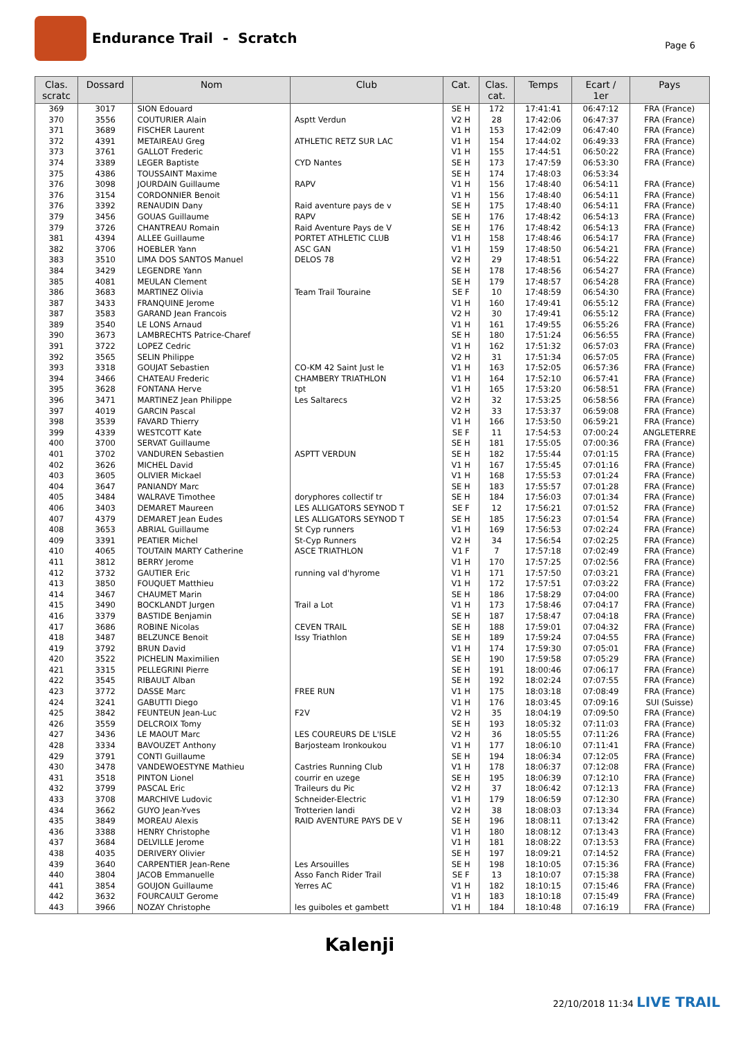Endurance Trail - Scratch
Page 6
| Clas. scratc | Dossard | Nom | Club | Cat. | Clas. cat. | Temps | Ecart / 1er | Pays |
| --- | --- | --- | --- | --- | --- | --- | --- | --- |
| 369 | 3017 | SION Edouard | | SE H | 172 | 17:41:41 | 06:47:12 | FRA (France) |
| 370 | 3556 | COUTURIER Alain | Asptt Verdun | V2 H | 28 | 17:42:06 | 06:47:37 | FRA (France) |
| 371 | 3689 | FISCHER Laurent | | V1 H | 153 | 17:42:09 | 06:47:40 | FRA (France) |
| 372 | 4391 | METAIREAU Greg | ATHLETIC RETZ SUR LAC | V1 H | 154 | 17:44:02 | 06:49:33 | FRA (France) |
| 373 | 3761 | GALLOT Frederic | | V1 H | 155 | 17:44:51 | 06:50:22 | FRA (France) |
| 374 | 3389 | LEGER Baptiste | CYD Nantes | SE H | 173 | 17:47:59 | 06:53:30 | FRA (France) |
| 375 | 4386 | TOUSSAINT Maxime | | SE H | 174 | 17:48:03 | 06:53:34 | |
| 376 | 3098 | JOURDAIN Guillaume | RAPV | V1 H | 156 | 17:48:40 | 06:54:11 | FRA (France) |
| 376 | 3154 | CORDONNIER Benoit | | V1 H | 156 | 17:48:40 | 06:54:11 | FRA (France) |
| 376 | 3392 | RENAUDIN Dany | Raid aventure pays de v | SE H | 175 | 17:48:40 | 06:54:11 | FRA (France) |
| 379 | 3456 | GOUAS Guillaume | RAPV | SE H | 176 | 17:48:42 | 06:54:13 | FRA (France) |
| 379 | 3726 | CHANTREAU Romain | Raid Aventure Pays de V | SE H | 176 | 17:48:42 | 06:54:13 | FRA (France) |
| 381 | 4394 | ALLEE Guillaume | PORTET ATHLETIC CLUB | V1 H | 158 | 17:48:46 | 06:54:17 | FRA (France) |
| 382 | 3706 | HOEBLER Yann | ASC GAN | V1 H | 159 | 17:48:50 | 06:54:21 | FRA (France) |
| 383 | 3510 | LIMA DOS SANTOS Manuel | DELOS 78 | V2 H | 29 | 17:48:51 | 06:54:22 | FRA (France) |
| 384 | 3429 | LEGENDRE Yann | | SE H | 178 | 17:48:56 | 06:54:27 | FRA (France) |
| 385 | 4081 | MEULAN Clement | | SE H | 179 | 17:48:57 | 06:54:28 | FRA (France) |
| 386 | 3683 | MARTINEZ Olivia | Team Trail Touraine | SE F | 10 | 17:48:59 | 06:54:30 | FRA (France) |
| 387 | 3433 | FRANQUINE Jerome | | V1 H | 160 | 17:49:41 | 06:55:12 | FRA (France) |
| 387 | 3583 | GARAND Jean Francois | | V2 H | 30 | 17:49:41 | 06:55:12 | FRA (France) |
| 389 | 3540 | LE LONS Arnaud | | V1 H | 161 | 17:49:55 | 06:55:26 | FRA (France) |
| 390 | 3673 | LAMBRECHTS Patrice-Charef | | SE H | 180 | 17:51:24 | 06:56:55 | FRA (France) |
| 391 | 3722 | LOPEZ Cedric | | V1 H | 162 | 17:51:32 | 06:57:03 | FRA (France) |
| 392 | 3565 | SELIN Philippe | | V2 H | 31 | 17:51:34 | 06:57:05 | FRA (France) |
| 393 | 3318 | GOUJAT Sebastien | CO-KM 42 Saint Just le | V1 H | 163 | 17:52:05 | 06:57:36 | FRA (France) |
| 394 | 3466 | CHATEAU Frederic | CHAMBERY TRIATHLON | V1 H | 164 | 17:52:10 | 06:57:41 | FRA (France) |
| 395 | 3628 | FONTANA Herve | tpt | V1 H | 165 | 17:53:20 | 06:58:51 | FRA (France) |
| 396 | 3471 | MARTINEZ Jean Philippe | Les Saltarecs | V2 H | 32 | 17:53:25 | 06:58:56 | FRA (France) |
| 397 | 4019 | GARCIN Pascal | | V2 H | 33 | 17:53:37 | 06:59:08 | FRA (France) |
| 398 | 3539 | FAVARD Thierry | | V1 H | 166 | 17:53:50 | 06:59:21 | FRA (France) |
| 399 | 4339 | WESTCOTT Kate | | SE F | 11 | 17:54:53 | 07:00:24 | ANGLETERRE |
| 400 | 3700 | SERVAT Guillaume | | SE H | 181 | 17:55:05 | 07:00:36 | FRA (France) |
| 401 | 3702 | VANDUREN Sebastien | ASPTT VERDUN | SE H | 182 | 17:55:44 | 07:01:15 | FRA (France) |
| 402 | 3626 | MICHEL David | | V1 H | 167 | 17:55:45 | 07:01:16 | FRA (France) |
| 403 | 3605 | OLIVIER Mickael | | V1 H | 168 | 17:55:53 | 07:01:24 | FRA (France) |
| 404 | 3647 | PANIANDY Marc | | SE H | 183 | 17:55:57 | 07:01:28 | FRA (France) |
| 405 | 3484 | WALRAVE Timothee | doryphores collectif tr | SE H | 184 | 17:56:03 | 07:01:34 | FRA (France) |
| 406 | 3403 | DEMARET Maureen | LES ALLIGATORS SEYNOD T | SE F | 12 | 17:56:21 | 07:01:52 | FRA (France) |
| 407 | 4379 | DEMARET Jean Eudes | LES ALLIGATORS SEYNOD T | SE H | 185 | 17:56:23 | 07:01:54 | FRA (France) |
| 408 | 3653 | ABRIAL Guillaume | St Cyp runners | V1 H | 169 | 17:56:53 | 07:02:24 | FRA (France) |
| 409 | 3391 | PEATIER Michel | St-Cyp Runners | V2 H | 34 | 17:56:54 | 07:02:25 | FRA (France) |
| 410 | 4065 | TOUTAIN MARTY Catherine | ASCE TRIATHLON | V1 F | 7 | 17:57:18 | 07:02:49 | FRA (France) |
| 411 | 3812 | BERRY Jerome | | V1 H | 170 | 17:57:25 | 07:02:56 | FRA (France) |
| 412 | 3732 | GAUTIER Eric | running val d'hyrome | V1 H | 171 | 17:57:50 | 07:03:21 | FRA (France) |
| 413 | 3850 | FOUQUET Matthieu | | V1 H | 172 | 17:57:51 | 07:03:22 | FRA (France) |
| 414 | 3467 | CHAUMET Marin | | SE H | 186 | 17:58:29 | 07:04:00 | FRA (France) |
| 415 | 3490 | BOCKLANDT Jurgen | Trail a Lot | V1 H | 173 | 17:58:46 | 07:04:17 | FRA (France) |
| 416 | 3379 | BASTIDE Benjamin | | SE H | 187 | 17:58:47 | 07:04:18 | FRA (France) |
| 417 | 3686 | ROBINE Nicolas | CEVEN TRAIL | SE H | 188 | 17:59:01 | 07:04:32 | FRA (France) |
| 418 | 3487 | BELZUNCE Benoit | Issy Triathlon | SE H | 189 | 17:59:24 | 07:04:55 | FRA (France) |
| 419 | 3792 | BRUN David | | V1 H | 174 | 17:59:30 | 07:05:01 | FRA (France) |
| 420 | 3522 | PICHELIN Maximilien | | SE H | 190 | 17:59:58 | 07:05:29 | FRA (France) |
| 421 | 3315 | PELLEGRINI Pierre | | SE H | 191 | 18:00:46 | 07:06:17 | FRA (France) |
| 422 | 3545 | RIBAULT Alban | | SE H | 192 | 18:02:24 | 07:07:55 | FRA (France) |
| 423 | 3772 | DASSE Marc | FREE RUN | V1 H | 175 | 18:03:18 | 07:08:49 | FRA (France) |
| 424 | 3241 | GABUTTI Diego | | V1 H | 176 | 18:03:45 | 07:09:16 | SUI (Suisse) |
| 425 | 3842 | FEUNTEUN Jean-Luc | F2V | V2 H | 35 | 18:04:19 | 07:09:50 | FRA (France) |
| 426 | 3559 | DELCROIX Tomy | | SE H | 193 | 18:05:32 | 07:11:03 | FRA (France) |
| 427 | 3436 | LE MAOUT Marc | LES COUREURS DE L'ISLE | V2 H | 36 | 18:05:55 | 07:11:26 | FRA (France) |
| 428 | 3334 | BAVOUZET Anthony | Barjosteam Ironkoukou | V1 H | 177 | 18:06:10 | 07:11:41 | FRA (France) |
| 429 | 3791 | CONTI Guillaume | | SE H | 194 | 18:06:34 | 07:12:05 | FRA (France) |
| 430 | 3478 | VANDEWOESTYNE Mathieu | Castries Running Club | V1 H | 178 | 18:06:37 | 07:12:08 | FRA (France) |
| 431 | 3518 | PINTON Lionel | courrir en uzege | SE H | 195 | 18:06:39 | 07:12:10 | FRA (France) |
| 432 | 3799 | PASCAL Eric | Traileurs du Pic | V2 H | 37 | 18:06:42 | 07:12:13 | FRA (France) |
| 433 | 3708 | MARCHIVE Ludovic | Schneider-Electric | V1 H | 179 | 18:06:59 | 07:12:30 | FRA (France) |
| 434 | 3662 | GUYO Jean-Yves | Trotterien landi | V2 H | 38 | 18:08:03 | 07:13:34 | FRA (France) |
| 435 | 3849 | MOREAU Alexis | RAID AVENTURE PAYS DE V | SE H | 196 | 18:08:11 | 07:13:42 | FRA (France) |
| 436 | 3388 | HENRY Christophe | | V1 H | 180 | 18:08:12 | 07:13:43 | FRA (France) |
| 437 | 3684 | DELVILLE Jerome | | V1 H | 181 | 18:08:22 | 07:13:53 | FRA (France) |
| 438 | 4035 | DERIVERY Olivier | | SE H | 197 | 18:09:21 | 07:14:52 | FRA (France) |
| 439 | 3640 | CARPENTIER Jean-Rene | Les Arsouilles | SE H | 198 | 18:10:05 | 07:15:36 | FRA (France) |
| 440 | 3804 | JACOB Emmanuelle | Asso Fanch Rider Trail | SE F | 13 | 18:10:07 | 07:15:38 | FRA (France) |
| 441 | 3854 | GOUJON Guillaume | Yerres AC | V1 H | 182 | 18:10:15 | 07:15:46 | FRA (France) |
| 442 | 3632 | FOURCAULT Gerome | | V1 H | 183 | 18:10:18 | 07:15:49 | FRA (France) |
| 443 | 3966 | NOZAY Christophe | les guiboles et gambett | V1 H | 184 | 18:10:48 | 07:16:19 | FRA (France) |
Kalenji
22/10/2018 11:34 LIVE TRAIL